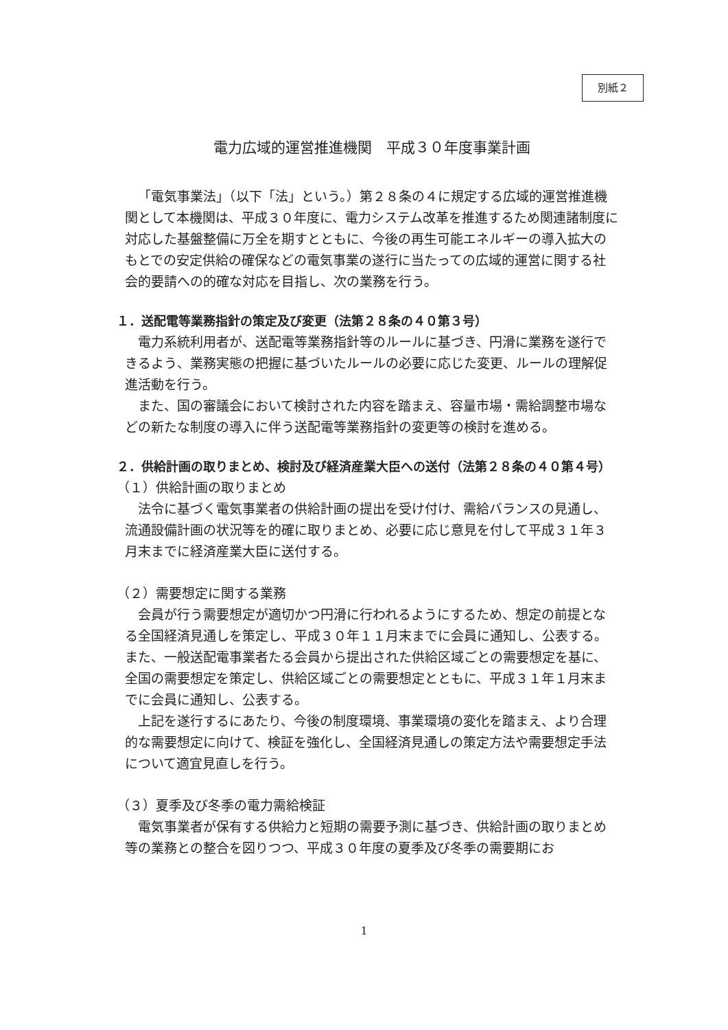別紙２
電力広域的運営推進機関　平成３０年度事業計画
「電気事業法」（以下「法」という。）第２８条の４に規定する広域的運営推進機関として本機関は、平成３０年度に、電力システム改革を推進するため関連諸制度に対応した基盤整備に万全を期すとともに、今後の再生可能エネルギーの導入拡大のもとでの安定供給の確保などの電気事業の遂行に当たっての広域的運営に関する社会的要請への的確な対応を目指し、次の業務を行う。
１．送配電等業務指針の策定及び変更（法第２８条の４０第３号）
電力系統利用者が、送配電等業務指針等のルールに基づき、円滑に業務を遂行できるよう、業務実態の把握に基づいたルールの必要に応じた変更、ルールの理解促進活動を行う。
また、国の審議会において検討された内容を踏まえ、容量市場・需給調整市場などの新たな制度の導入に伴う送配電等業務指針の変更等の検討を進める。
２．供給計画の取りまとめ、検討及び経済産業大臣への送付（法第２８条の４０第４号）
（１）供給計画の取りまとめ
法令に基づく電気事業者の供給計画の提出を受け付け、需給バランスの見通し、流通設備計画の状況等を的確に取りまとめ、必要に応じ意見を付して平成３１年３月末までに経済産業大臣に送付する。
（２）需要想定に関する業務
会員が行う需要想定が適切かつ円滑に行われるようにするため、想定の前提となる全国経済見通しを策定し、平成３０年１１月末までに会員に通知し、公表する。また、一般送配電事業者たる会員から提出された供給区域ごとの需要想定を基に、全国の需要想定を策定し、供給区域ごとの需要想定とともに、平成３１年１月末までに会員に通知し、公表する。
上記を遂行するにあたり、今後の制度環境、事業環境の変化を踏まえ、より合理的な需要想定に向けて、検証を強化し、全国経済見通しの策定方法や需要想定手法について適宜見直しを行う。
（３）夏季及び冬季の電力需給検証
電気事業者が保有する供給力と短期の需要予測に基づき、供給計画の取りまとめ等の業務との整合を図りつつ、平成３０年度の夏季及び冬季の需要期にお
1